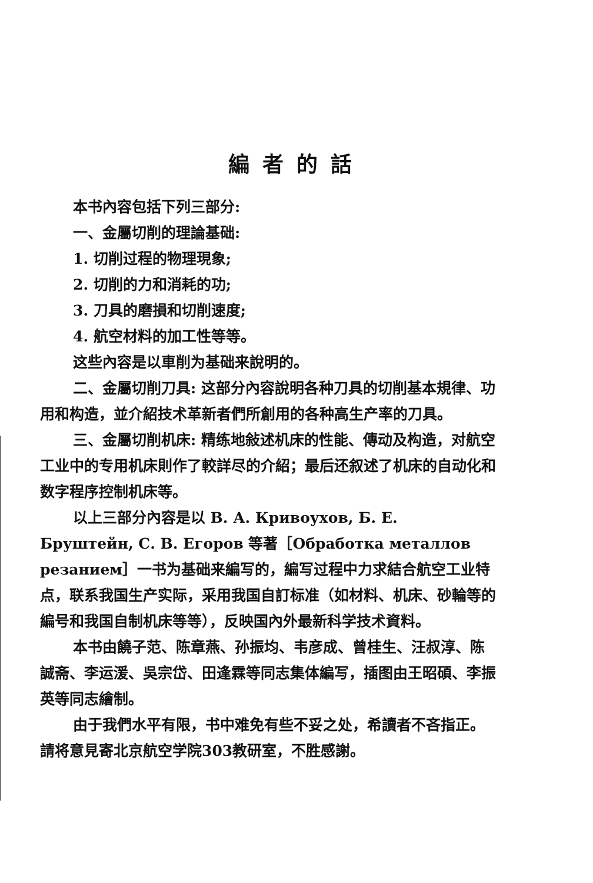編者的話
本书內容包括下列三部分:
一、金屬切削的理論基础:
1. 切削过程的物理現象;
2. 切削的力和消耗的功;
3. 刀具的磨損和切削速度;
4. 航空材料的加工性等等。
这些內容是以車削为基础来說明的。
二、金屬切削刀具: 这部分內容說明各种刀具的切削基本規律、功用和构造，並介紹技术革新者們所創用的各种高生产率的刀具。
三、金屬切削机床: 精练地敍述机床的性能、傳动及构造，对航空工业中的专用机床則作了較詳尽的介紹；最后还叙述了机床的自动化和数字程序控制机床等。
以上三部分內容是以 В. А. Кривоухов, Б. Е. Бруштейн, С. В. Егоров 等著［Обработка металлов резанием］一书为基础来編写的，編写过程中力求結合航空工业特点，联系我国生产实际，采用我国自訂标准（如材料、机床、砂輪等的編号和我国自制机床等等），反映国內外最新科学技术資料。
本书由饒子范、陈章燕、孙振均、韦彦成、曾桂生、汪叔淳、陈誠斋、李运湲、吳宗岱、田逢霖等同志集体編写，插图由王昭碩、李振英等同志繪制。
由于我們水平有限，书中难免有些不妥之处，希讀者不吝指正。請将意見寄北京航空学院303教研室，不胜感謝。